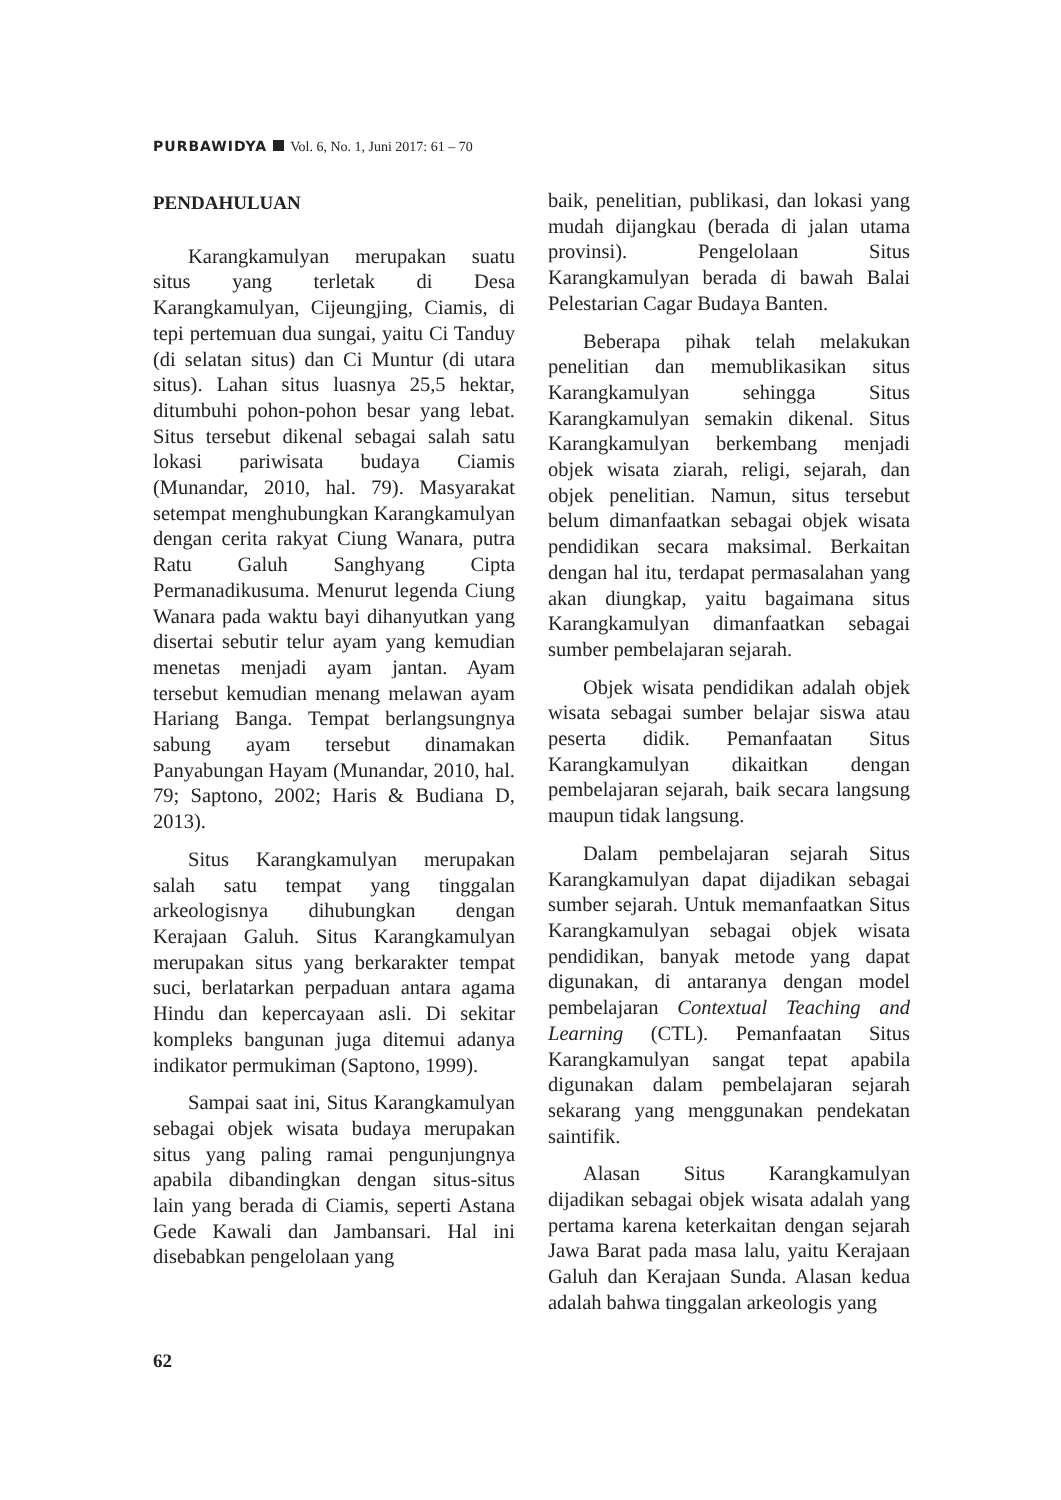PURBAWIDYA Vol. 6, No. 1, Juni 2017: 61 – 70
PENDAHULUAN
Karangkamulyan merupakan suatu situs yang terletak di Desa Karangkamulyan, Cijeungjing, Ciamis, di tepi pertemuan dua sungai, yaitu Ci Tanduy (di selatan situs) dan Ci Muntur (di utara situs). Lahan situs luasnya 25,5 hektar, ditumbuhi pohon-pohon besar yang lebat. Situs tersebut dikenal sebagai salah satu lokasi pariwisata budaya Ciamis (Munandar, 2010, hal. 79). Masyarakat setempat menghubungkan Karangkamulyan dengan cerita rakyat Ciung Wanara, putra Ratu Galuh Sanghyang Cipta Permanadikusuma. Menurut legenda Ciung Wanara pada waktu bayi dihanyutkan yang disertai sebutir telur ayam yang kemudian menetas menjadi ayam jantan. Ayam tersebut kemudian menang melawan ayam Hariang Banga. Tempat berlangsungnya sabung ayam tersebut dinamakan Panyabungan Hayam (Munandar, 2010, hal. 79; Saptono, 2002; Haris & Budiana D, 2013).
Situs Karangkamulyan merupakan salah satu tempat yang tinggalan arkeologisnya dihubungkan dengan Kerajaan Galuh. Situs Karangkamulyan merupakan situs yang berkarakter tempat suci, berlatarkan perpaduan antara agama Hindu dan kepercayaan asli. Di sekitar kompleks bangunan juga ditemui adanya indikator permukiman (Saptono, 1999).
Sampai saat ini, Situs Karangkamulyan sebagai objek wisata budaya merupakan situs yang paling ramai pengunjungnya apabila dibandingkan dengan situs-situs lain yang berada di Ciamis, seperti Astana Gede Kawali dan Jambansari. Hal ini disebabkan pengelolaan yang
baik, penelitian, publikasi, dan lokasi yang mudah dijangkau (berada di jalan utama provinsi). Pengelolaan Situs Karangkamulyan berada di bawah Balai Pelestarian Cagar Budaya Banten.
Beberapa pihak telah melakukan penelitian dan memublikasikan situs Karangkamulyan sehingga Situs Karangkamulyan semakin dikenal. Situs Karangkamulyan berkembang menjadi objek wisata ziarah, religi, sejarah, dan objek penelitian. Namun, situs tersebut belum dimanfaatkan sebagai objek wisata pendidikan secara maksimal. Berkaitan dengan hal itu, terdapat permasalahan yang akan diungkap, yaitu bagaimana situs Karangkamulyan dimanfaatkan sebagai sumber pembelajaran sejarah.
Objek wisata pendidikan adalah objek wisata sebagai sumber belajar siswa atau peserta didik. Pemanfaatan Situs Karangkamulyan dikaitkan dengan pembelajaran sejarah, baik secara langsung maupun tidak langsung.
Dalam pembelajaran sejarah Situs Karangkamulyan dapat dijadikan sebagai sumber sejarah. Untuk memanfaatkan Situs Karangkamulyan sebagai objek wisata pendidikan, banyak metode yang dapat digunakan, di antaranya dengan model pembelajaran Contextual Teaching and Learning (CTL). Pemanfaatan Situs Karangkamulyan sangat tepat apabila digunakan dalam pembelajaran sejarah sekarang yang menggunakan pendekatan saintifik.
Alasan Situs Karangkamulyan dijadikan sebagai objek wisata adalah yang pertama karena keterkaitan dengan sejarah Jawa Barat pada masa lalu, yaitu Kerajaan Galuh dan Kerajaan Sunda. Alasan kedua adalah bahwa tinggalan arkeologis yang
62